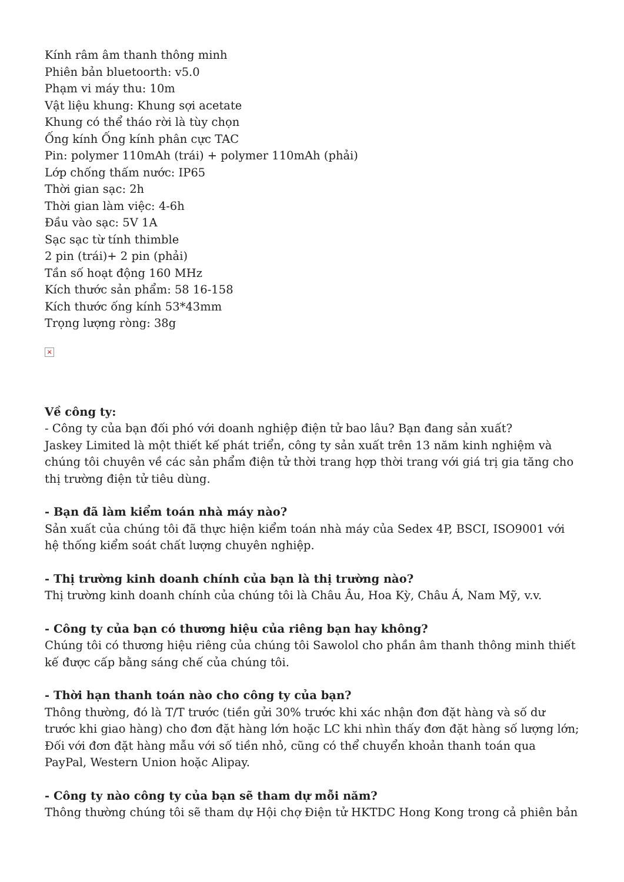Kính râm âm thanh thông minh
Phiên bản bluetoorth: v5.0
Phạm vi máy thu: 10m
Vật liệu khung: Khung sợi acetate
Khung có thể tháo rời là tùy chọn
Ống kính Ống kính phân cực TAC
Pin: polymer 110mAh (trái) + polymer 110mAh (phải)
Lớp chống thấm nước: IP65
Thời gian sạc: 2h
Thời gian làm việc: 4-6h
Đầu vào sạc: 5V 1A
Sạc sạc từ tính thimble
2 pin (trái)+ 2 pin (phải)
Tần số hoạt động 160 MHz
Kích thước sản phẩm: 58 16-158
Kích thước ống kính 53*43mm
Trọng lượng ròng: 38g
×
Về công ty:
- Công ty của bạn đối phó với doanh nghiệp điện tử bao lâu? Bạn đang sản xuất?
Jaskey Limited là một thiết kế phát triển, công ty sản xuất trên 13 năm kinh nghiệm và chúng tôi chuyên về các sản phẩm điện tử thời trang hợp thời trang với giá trị gia tăng cho thị trường điện tử tiêu dùng.
- Bạn đã làm kiểm toán nhà máy nào?
Sản xuất của chúng tôi đã thực hiện kiểm toán nhà máy của Sedex 4P, BSCI, ISO9001 với hệ thống kiểm soát chất lượng chuyên nghiệp.
- Thị trường kinh doanh chính của bạn là thị trường nào?
Thị trường kinh doanh chính của chúng tôi là Châu Âu, Hoa Kỳ, Châu Á, Nam Mỹ, v.v.
- Công ty của bạn có thương hiệu của riêng bạn hay không?
Chúng tôi có thương hiệu riêng của chúng tôi Sawolol cho phần âm thanh thông minh thiết kế được cấp bằng sáng chế của chúng tôi.
- Thời hạn thanh toán nào cho công ty của bạn?
Thông thường, đó là T/T trước (tiền gửi 30% trước khi xác nhận đơn đặt hàng và số dư trước khi giao hàng) cho đơn đặt hàng lớn hoặc LC khi nhìn thấy đơn đặt hàng số lượng lớn; Đối với đơn đặt hàng mẫu với số tiền nhỏ, cũng có thể chuyển khoản thanh toán qua PayPal, Western Union hoặc Alipay.
- Công ty nào công ty của bạn sẽ tham dự mỗi năm?
Thông thường chúng tôi sẽ tham dự Hội chợ Điện tử HKTDC Hong Kong trong cả phiên bản